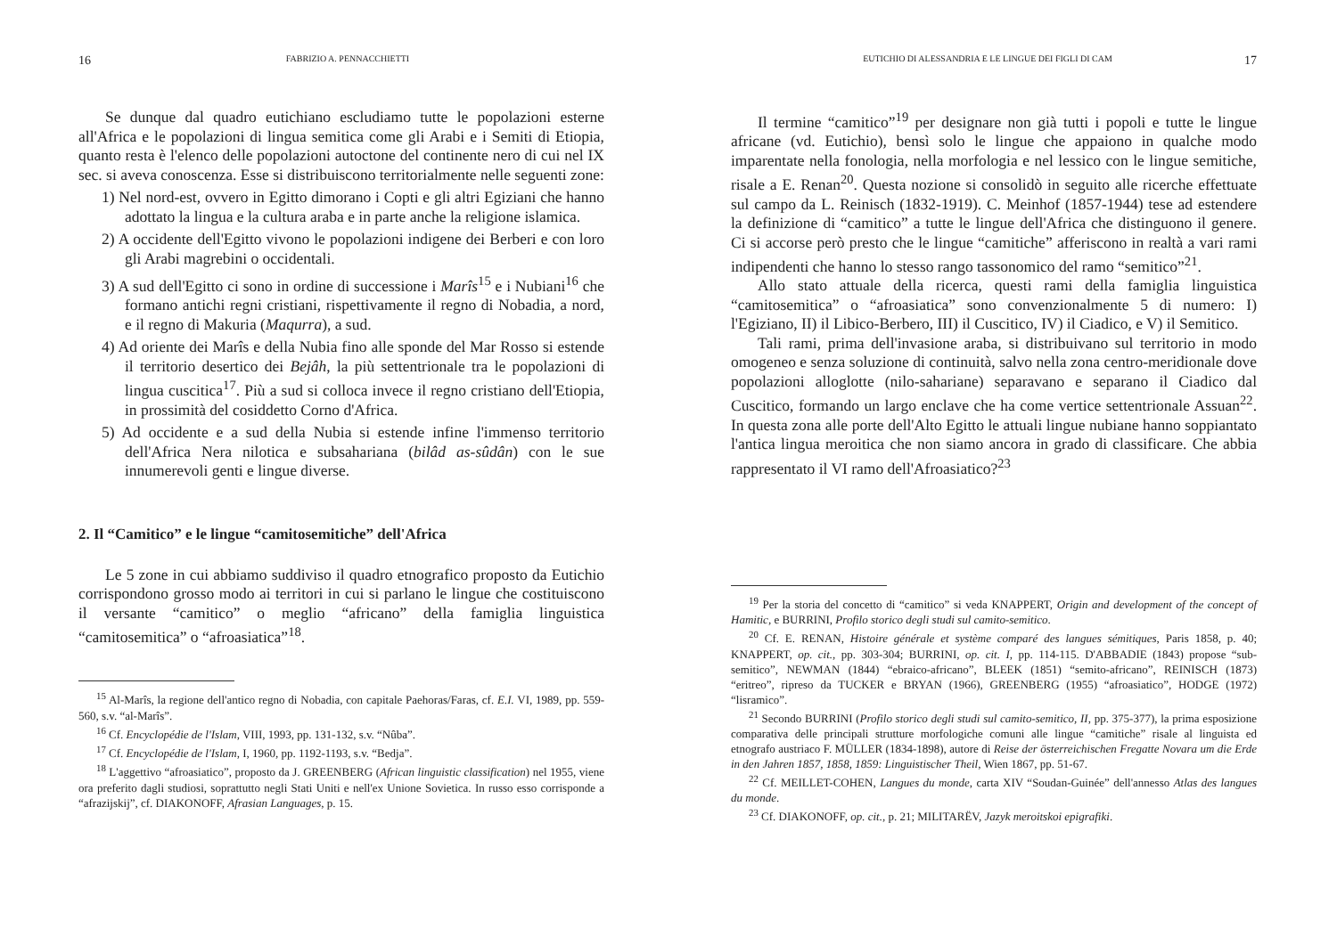16 FABRIZIO A. PENNACCHIETTI
Se dunque dal quadro eutichiano escludiamo tutte le popolazioni esterne all'Africa e le popolazioni di lingua semitica come gli Arabi e i Semiti di Etiopia, quanto resta è l'elenco delle popolazioni autoctone del continente nero di cui nel IX sec. si aveva conoscenza. Esse si distribuiscono territorialmente nelle seguenti zone:
1) Nel nord-est, ovvero in Egitto dimorano i Copti e gli altri Egiziani che hanno adottato la lingua e la cultura araba e in parte anche la religione islamica.
2) A occidente dell'Egitto vivono le popolazioni indigene dei Berberi e con loro gli Arabi magrebini o occidentali.
3) A sud dell'Egitto ci sono in ordine di successione i Marîs<sup>15</sup> e i Nubiani<sup>16</sup> che formano antichi regni cristiani, rispettivamente il regno di Nobadia, a nord, e il regno di Makuria (Maqurra), a sud.
4) Ad oriente dei Marîs e della Nubia fino alle sponde del Mar Rosso si estende il territorio desertico dei Bejâh, la più settentrionale tra le popolazioni di lingua cuscitica<sup>17</sup>. Più a sud si colloca invece il regno cristiano dell'Etiopia, in prossimità del cosiddetto Corno d'Africa.
5) Ad occidente e a sud della Nubia si estende infine l'immenso territorio dell'Africa Nera nilotica e subsahariana (bilâd as-sûdân) con le sue innumerevoli genti e lingue diverse.
2. Il “Camitico” e le lingue “camitosemitiche” dell'Africa
Le 5 zone in cui abbiamo suddiviso il quadro etnografico proposto da Eutichio corrispondono grosso modo ai territori in cui si parlano le lingue che costituiscono il versante “camitico” o meglio “africano” della famiglia linguistica “camitosemitica” o “afroasiatica”<sup>18</sup>.
<sup>15</sup> Al-Marîs, la regione dell'antico regno di Nobadia, con capitale Paehoras/Faras, cf. E.I. VI, 1989, pp. 559-560, s.v. “al-Marîs”.
<sup>16</sup> Cf. Encyclopédie de l'Islam, VIII, 1993, pp. 131-132, s.v. “Nûba”.
<sup>17</sup> Cf. Encyclopédie de l'Islam, I, 1960, pp. 1192-1193, s.v. “Bedja”.
<sup>18</sup> L'aggettivo “afroasiatico”, proposto da J. GREENBERG (African linguistic classification) nel 1955, viene ora preferito dagli studiosi, soprattutto negli Stati Uniti e nell'ex Unione Sovietica. In russo esso corrisponde a “afrazijskij”, cf. DIAKONOFF, Afrasian Languages, p. 15.
EUTICHIO DI ALESSANDRIA E LE LINGUE DEI FIGLI DI CAM 17
Il termine “camitico”<sup>19</sup> per designare non già tutti i popoli e tutte le lingue africane (vd. Eutichio), bensì solo le lingue che appaiono in qualche modo imparentate nella fonologia, nella morfologia e nel lessico con le lingue semitiche, risale a E. Renan<sup>20</sup>. Questa nozione si consolidò in seguito alle ricerche effettuate sul campo da L. Reinisch (1832-1919). C. Meinhof (1857-1944) tese ad estendere la definizione di “camitico” a tutte le lingue dell'Africa che distinguono il genere. Ci si accorse però presto che le lingue “camitiche” afferiscono in realtà a vari rami indipendenti che hanno lo stesso rango tassonomico del ramo “semitico”<sup>21</sup>.
Allo stato attuale della ricerca, questi rami della famiglia linguistica “camitosemitica” o “afroasiatica” sono convenzionalmente 5 di numero: I) l'Egiziano, II) il Libico-Berbero, III) il Cuscitico, IV) il Ciadico, e V) il Semitico.
Tali rami, prima dell'invasione araba, si distribuivano sul territorio in modo omogeneo e senza soluzione di continuità, salvo nella zona centro-meridionale dove popolazioni alloglotte (nilo-sahariane) separavano e separano il Ciadico dal Cuscitico, formando un largo enclave che ha come vertice settentrionale Assuan<sup>22</sup>. In questa zona alle porte dell'Alto Egitto le attuali lingue nubiane hanno soppiantato l'antica lingua meroitica che non siamo ancora in grado di classificare. Che abbia rappresentato il VI ramo dell'Afroasiatico?<sup>23</sup>
<sup>19</sup> Per la storia del concetto di “camitico” si veda KNAPPERT, Origin and development of the concept of Hamitic, e BURRINI, Profilo storico degli studi sul camito-semitico.
<sup>20</sup> Cf. E. RENAN, Histoire générale et système comparé des langues sémitiques, Paris 1858, p. 40; KNAPPERT, op. cit., pp. 303-304; BURRINI, op. cit. I, pp. 114-115. D'ABBADIE (1843) propose “sub-semitico”, NEWMAN (1844) “ebraico-africano”, BLEEK (1851) “semito-africano”, REINISCH (1873) “eritreo”, ripreso da TUCKER e BRYAN (1966), GREENBERG (1955) “afroasiatico”, HODGE (1972) “lisramico”.
<sup>21</sup> Secondo BURRINI (Profilo storico degli studi sul camito-semitico, II, pp. 375-377), la prima esposizione comparativa delle principali strutture morfologiche comuni alle lingue “camitiche” risale al linguista ed etnografo austriaco F. MÜLLER (1834-1898), autore di Reise der österreichischen Fregatte Novara um die Erde in den Jahren 1857, 1858, 1859: Linguistischer Theil, Wien 1867, pp. 51-67.
<sup>22</sup> Cf. MEILLET-COHEN, Langues du monde, carta XIV “Soudan-Guinée” dell'annesso Atlas des langues du monde.
<sup>23</sup> Cf. DIAKONOFF, op. cit., p. 21; MILITARËV, Jazyk meroitskoi epigrafiki.